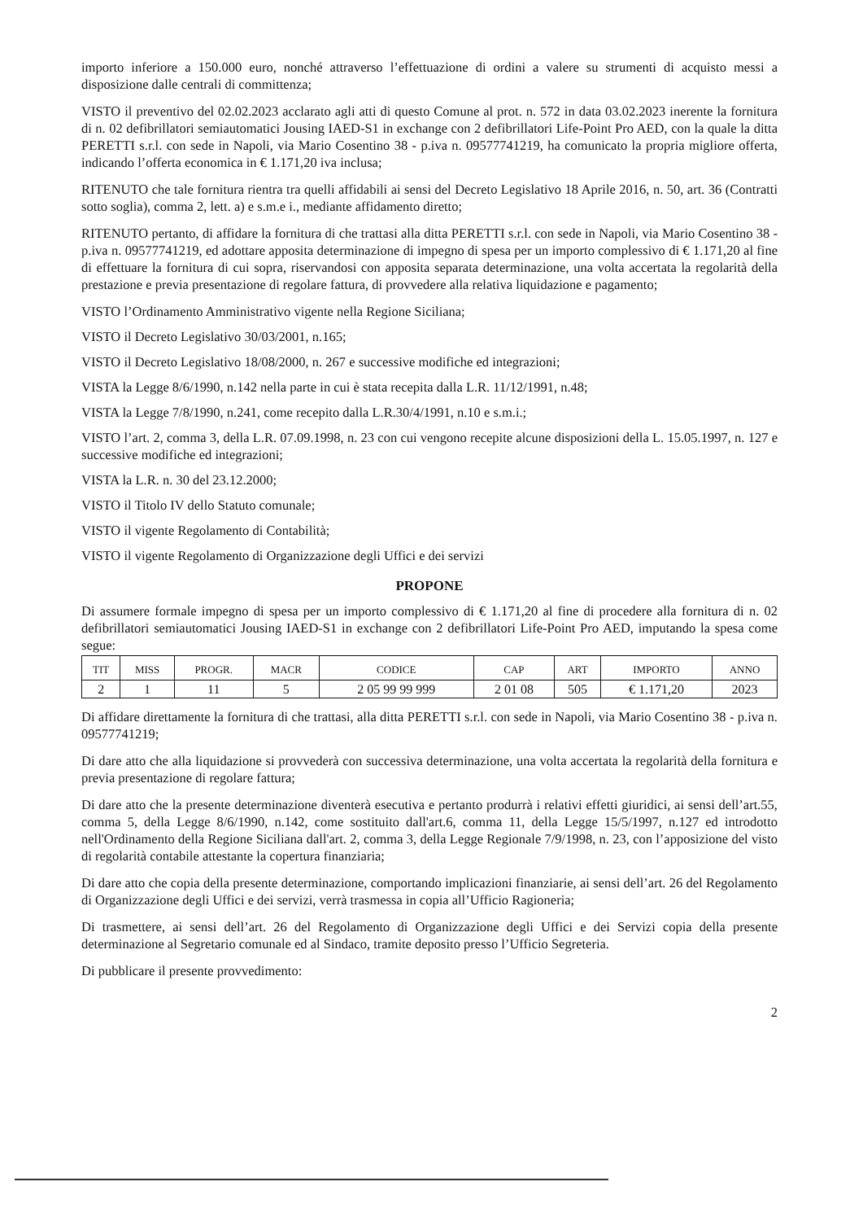importo inferiore a 150.000 euro, nonché attraverso l’effettuazione di ordini a valere su strumenti di acquisto messi a disposizione dalle centrali di committenza;
VISTO il preventivo del 02.02.2023 acclarato agli atti di questo Comune al prot. n. 572 in data 03.02.2023 inerente la fornitura di n. 02 defibrillatori semiautomatici Jousing IAED-S1 in exchange con 2 defibrillatori Life-Point Pro AED, con la quale la ditta PERETTI s.r.l. con sede in Napoli, via Mario Cosentino 38 - p.iva n. 09577741219, ha comunicato la propria migliore offerta, indicando l’offerta economica in € 1.171,20 iva inclusa;
RITENUTO che tale fornitura rientra tra quelli affidabili ai sensi del Decreto Legislativo 18 Aprile 2016, n. 50, art. 36 (Contratti sotto soglia), comma 2, lett. a) e s.m.e i., mediante affidamento diretto;
RITENUTO pertanto, di affidare la fornitura di che trattasi alla ditta PERETTI s.r.l. con sede in Napoli, via Mario Cosentino 38 - p.iva n. 09577741219, ed adottare apposita determinazione di impegno di spesa per un importo complessivo di € 1.171,20 al fine di effettuare la fornitura di cui sopra, riservandosi con apposita separata determinazione, una volta accertata la regolarità della prestazione e previa presentazione di regolare fattura, di provvedere alla relativa liquidazione e pagamento;
VISTO l’Ordinamento Amministrativo vigente nella Regione Siciliana;
VISTO il Decreto Legislativo 30/03/2001, n.165;
VISTO il Decreto Legislativo 18/08/2000, n. 267 e successive modifiche ed integrazioni;
VISTA la Legge 8/6/1990, n.142 nella parte in cui è stata recepita dalla L.R. 11/12/1991, n.48;
VISTA la Legge 7/8/1990, n.241, come recepito dalla L.R.30/4/1991, n.10 e s.m.i.;
VISTO l’art. 2, comma 3, della L.R. 07.09.1998, n. 23 con cui vengono recepite alcune disposizioni della L. 15.05.1997, n. 127 e successive modifiche ed integrazioni;
VISTA la L.R. n. 30 del 23.12.2000;
VISTO il Titolo IV dello Statuto comunale;
VISTO il vigente Regolamento di Contabilità;
VISTO il vigente Regolamento di Organizzazione degli Uffici e dei servizi
PROPONE
Di assumere formale impegno di spesa per un importo complessivo di € 1.171,20 al fine di procedere alla fornitura di n. 02 defibrillatori semiautomatici Jousing IAED-S1 in exchange con 2 defibrillatori Life-Point Pro AED, imputando la spesa come segue:
| TIT | MISS | PROGR. | MACR | CODICE | CAP | ART | IMPORTO | ANNO |
| --- | --- | --- | --- | --- | --- | --- | --- | --- |
| 2 | 1 | 11 | 5 | 2 05 99 99 999 | 2 01 08 | 505 | € 1.171,20 | 2023 |
Di affidare direttamente la fornitura di che trattasi, alla ditta PERETTI s.r.l. con sede in Napoli, via Mario Cosentino 38 - p.iva n. 09577741219;
Di dare atto che alla liquidazione si provvederà con successiva determinazione, una volta accertata la regolarità della fornitura e previa presentazione di regolare fattura;
Di dare atto che la presente determinazione diventerà esecutiva e pertanto produrrà i relativi effetti giuridici, ai sensi dell’art.55, comma 5, della Legge 8/6/1990, n.142, come sostituito dall'art.6, comma 11, della Legge 15/5/1997, n.127 ed introdotto nell'Ordinamento della Regione Siciliana dall'art. 2, comma 3, della Legge Regionale 7/9/1998, n. 23, con l’apposizione del visto di regolarità contabile attestante la copertura finanziaria;
Di dare atto che copia della presente determinazione, comportando implicazioni finanziarie, ai sensi dell’art. 26 del Regolamento di Organizzazione degli Uffici e dei servizi, verrà trasmessa in copia all’Ufficio Ragioneria;
Di trasmettere, ai sensi dell’art. 26 del Regolamento di Organizzazione degli Uffici e dei Servizi copia della presente determinazione al Segretario comunale ed al Sindaco, tramite deposito presso l’Ufficio Segreteria.
Di pubblicare il presente provvedimento:
2